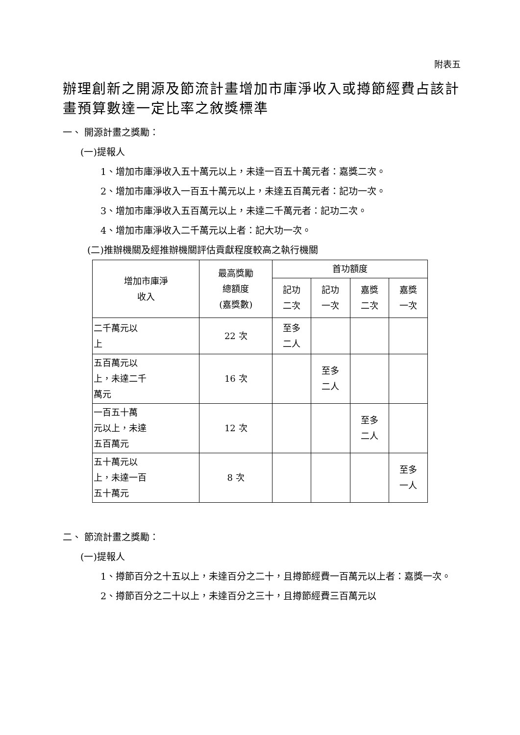附表五
辦理創新之開源及節流計畫增加市庫淨收入或撙節經費占該計畫預算數達一定比率之敘獎標準
一、 開源計畫之獎勵：
(一)提報人
1、增加市庫淨收入五十萬元以上，未達一百五十萬元者：嘉獎二次。
2、增加市庫淨收入一百五十萬元以上，未達五百萬元者：記功一次。
3、增加市庫淨收入五百萬元以上，未達二千萬元者：記功二次。
4、增加市庫淨收入二千萬元以上者：記大功一次。
(二)推辦機關及經推辦機關評估貢獻程度較高之執行機關
| 增加市庫淨 收入 | 最高獎勵 總額度 (嘉獎數) | 首功額度 | | | |
| --- | --- | --- | --- | --- | --- |
| | | 記功 二次 | 記功 一次 | 嘉獎 二次 | 嘉獎 一次 |
| 二千萬元以 上 | 22 次 | 至多 二人 | | | |
| 五百萬元以 上，未達二千 萬元 | 16 次 | | 至多 二人 | | |
| 一百五十萬 元以上，未達 五百萬元 | 12 次 | | | 至多 二人 | |
| 五十萬元以 上，未達一百 五十萬元 | 8 次 | | | | 至多 一人 |
二、 節流計畫之獎勵：
(一)提報人
1、撙節百分之十五以上，未達百分之二十，且撙節經費一百萬元以上者：嘉獎一次。
2、撙節百分之二十以上，未達百分之三十，且撙節經費三百萬元以